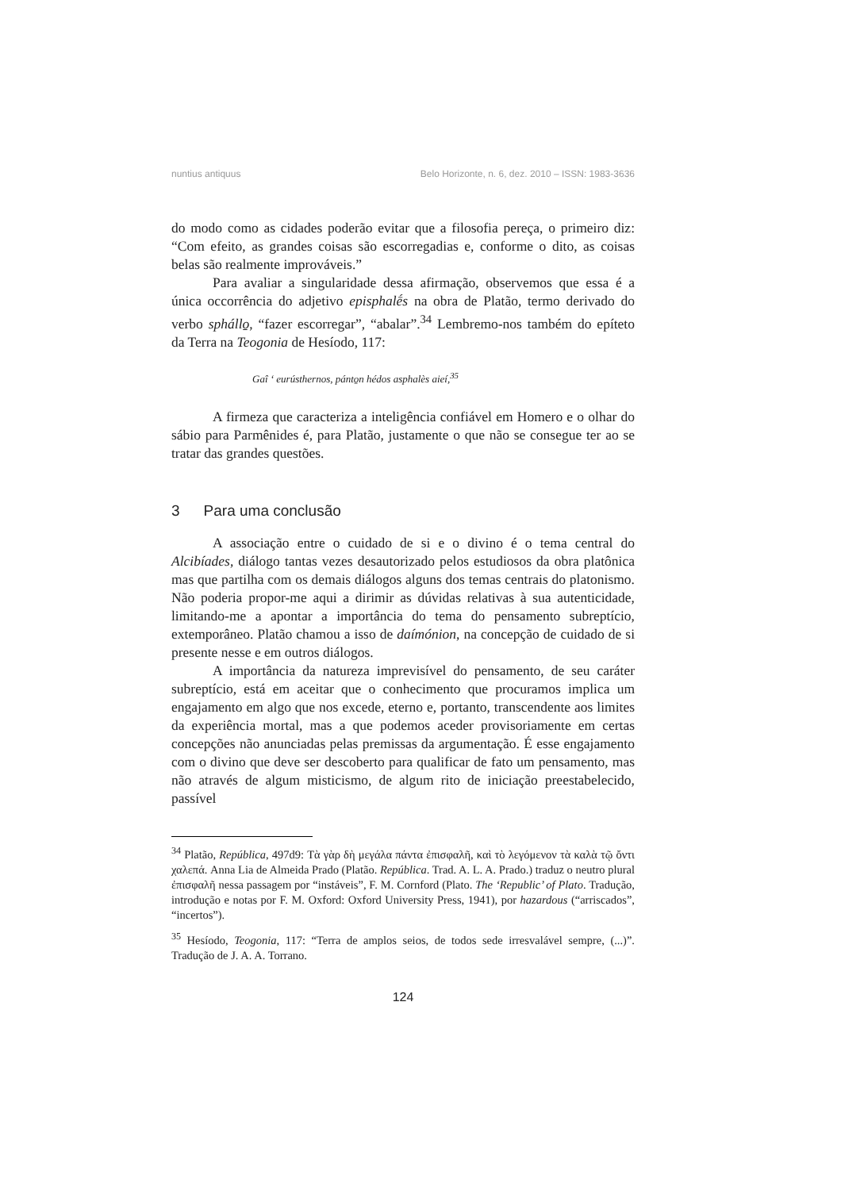nuntius antiquus Belo Horizonte, n. 6, dez. 2010 – ISSN: 1983-3636
do modo como as cidades poderão evitar que a filosofia pereça, o primeiro diz: “Com efeito, as grandes coisas são escorregadias e, conforme o dito, as coisas belas são realmente improváveis.”
Para avaliar a singularidade dessa afirmação, observemos que essa é a única occorrência do adjetivo episphalḗs na obra de Platão, termo derivado do verbo sphállo̱, “fazer escorregar”, “abalar”.<sup>34</sup> Lembremo-nos também do epíteto da Terra na Teogonia de Hesíodo, 117:
Gaî ‘ eurústhernos, pánto̱n hédos asphalès aieí,<sup>35</sup>
A firmeza que caracteriza a inteligência confiável em Homero e o olhar do sábio para Parmênides é, para Platão, justamente o que não se consegue ter ao se tratar das grandes questões.
3 Para uma conclusão
A associação entre o cuidado de si e o divino é o tema central do Alcibíades, diálogo tantas vezes desautorizado pelos estudiosos da obra platônica mas que partilha com os demais diálogos alguns dos temas centrais do platonismo. Não poderia propor-me aqui a dirimir as dúvidas relativas à sua autenticidade, limitando-me a apontar a importância do tema do pensamento subreptício, extemporâneo. Platão chamou a isso de daímónion, na concepção de cuidado de si presente nesse e em outros diálogos.
A importância da natureza imprevisível do pensamento, de seu caráter subreptício, está em aceitar que o conhecimento que procuramos implica um engajamento em algo que nos excede, eterno e, portanto, transcendente aos limites da experiência mortal, mas a que podemos aceder provisoriamente em certas concepções não anunciadas pelas premissas da argumentação. É esse engajamento com o divino que deve ser descoberto para qualificar de fato um pensamento, mas não através de algum misticismo, de algum rito de iniciação preestabelecido, passível
<sup>34</sup> Platão, República, 497d9: Τὰ γὰρ δὴ μεγάλα πάντα ἐπισφαλῆ, καὶ τὸ λεγόμενον τὰ καλὰ τῷ ὄντι χαλεπά. Anna Lia de Almeida Prado (Platão. República. Trad. A. L. A. Prado.) traduz o neutro plural ἐπισφαλῆ nessa passagem por “instáveis”, F. M. Cornford (Plato. The ‘Republic’ of Plato. Tradução, introdução e notas por F. M. Oxford: Oxford University Press, 1941), por hazardous (“arriscados”, “incertos”).
<sup>35</sup> Hesíodo, Teogonia, 117: “Terra de amplos seios, de todos sede irresvalável sempre, (...)”. Tradução de J. A. A. Torrano.
124